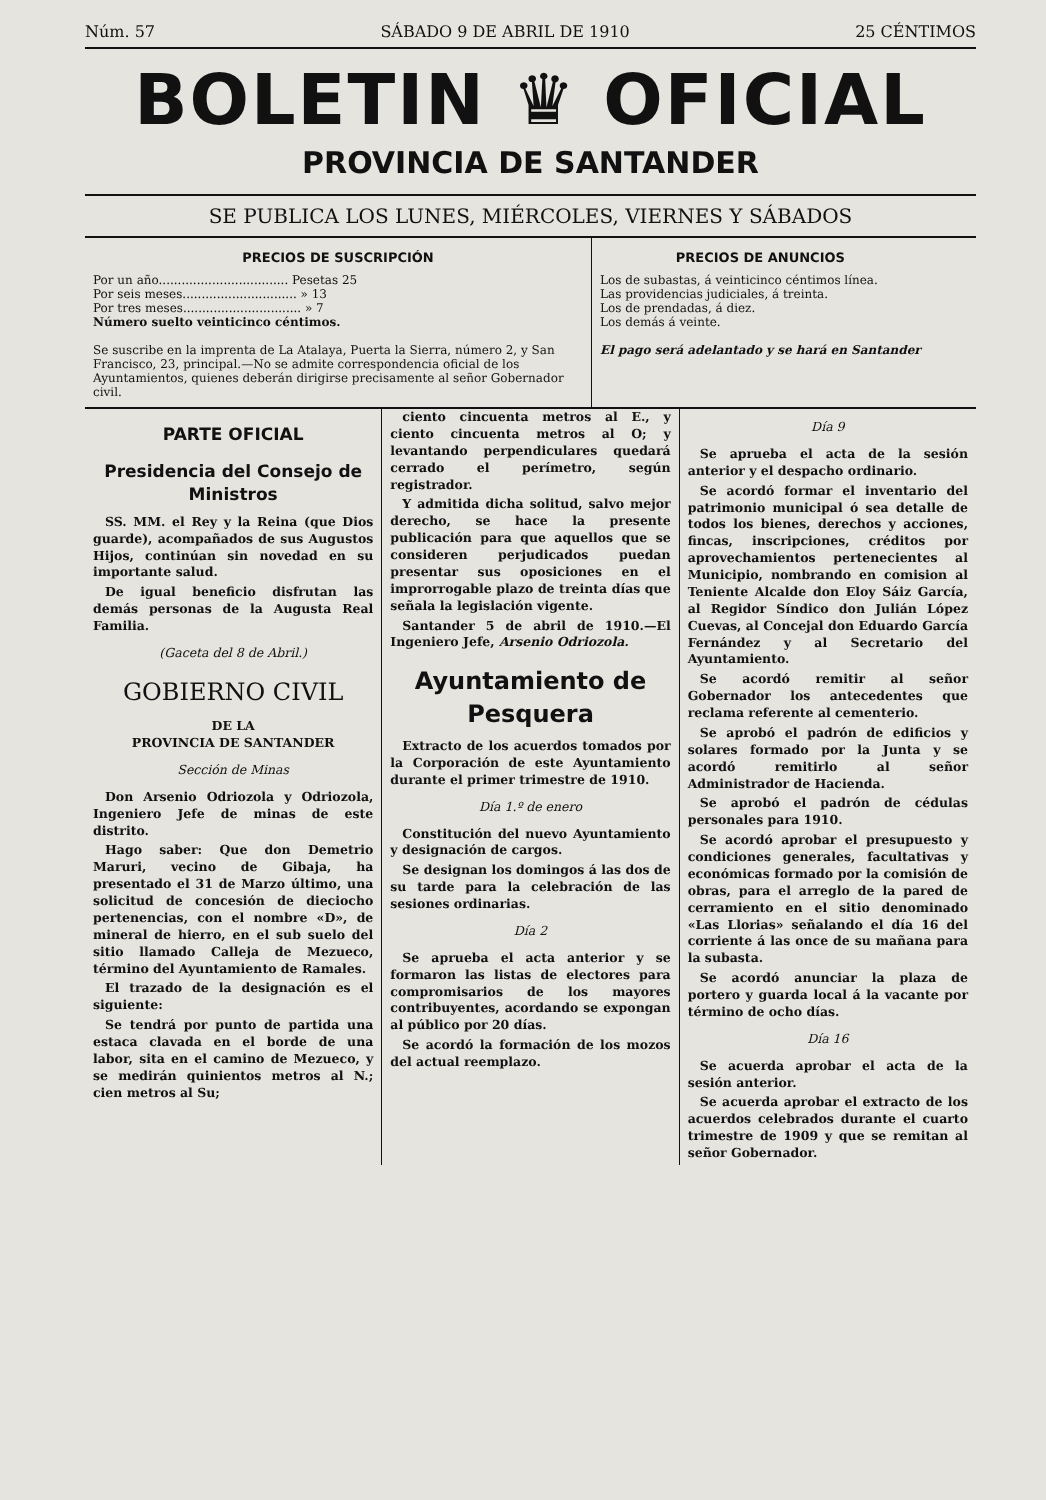Núm. 57 SÁBADO 9 DE ABRIL DE 1910 25 CÉNTIMOS
BOLETIN ♛ OFICIAL
PROVINCIA DE SANTANDER
SE PUBLICA LOS LUNES, MIÉRCOLES, VIERNES Y SÁBADOS
PRECIOS DE SUSCRIPCIÓN
Por un año.................................. Pesetas 25
Por seis meses.............................. » 13
Por tres meses............................... » 7
Número suelto veinticinco céntimos.
Se suscribe en la imprenta de La Atalaya, Puerta la Sierra, número 2, y San Francisco, 23, principal.—No se admite correspondencia oficial de los Ayuntamientos, quienes deberán dirigirse precisamente al señor Gobernador civil.
PRECIOS DE ANUNCIOS
Los de subastas, á veinticinco céntimos línea.
Las providencias judiciales, á treinta.
Los de prendadas, á diez.
Los demás á veinte.
El pago será adelantado y se hará en Santander
PARTE OFICIAL
Presidencia del Consejo de Ministros
SS. MM. el Rey y la Reina (que Dios guarde), acompañados de sus Augustos Hijos, continúan sin novedad en su importante salud.
De igual beneficio disfrutan las demás personas de la Augusta Real Familia.
(Gaceta del 8 de Abril.)
GOBIERNO CIVIL
DE LA
PROVINCIA DE SANTANDER
Sección de Minas
Don Arsenio Odriozola y Odriozola, Ingeniero Jefe de minas de este distrito.
Hago saber: Que don Demetrio Maruri, vecino de Gibaja, ha presentado el 31 de Marzo último, una solicitud de concesión de dieciocho pertenencias, con el nombre «D», de mineral de hierro, en el sub suelo del sitio llamado Calleja de Mezueco, término del Ayuntamiento de Ramales.
El trazado de la designación es el siguiente:
Se tendrá por punto de partida una estaca clavada en el borde de una labor, sita en el camino de Mezueco, y se medirán quinientos metros al N.; cien metros al Su;
ciento cincuenta metros al E., y ciento cincuenta metros al O; y levantando perpendiculares quedará cerrado el perímetro, según registrador.
Y admitida dicha solitud, salvo mejor derecho, se hace la presente publicación para que aquellos que se consideren perjudicados puedan presentar sus oposiciones en el improrrogable plazo de treinta días que señala la legislación vigente.
Santander 5 de abril de 1910.—El Ingeniero Jefe, Arsenio Odriozola.
Ayuntamiento de Pesquera
Extracto de los acuerdos tomados por la Corporación de este Ayuntamiento durante el primer trimestre de 1910.
Día 1.º de enero
Constitución del nuevo Ayuntamiento y designación de cargos.
Se designan los domingos á las dos de su tarde para la celebración de las sesiones ordinarias.
Día 2
Se aprueba el acta anterior y se formaron las listas de electores para compromisarios de los mayores contribuyentes, acordando se expongan al público por 20 días.
Se acordó la formación de los mozos del actual reemplazo.
Día 9
Se aprueba el acta de la sesión anterior y el despacho ordinario.
Se acordó formar el inventario del patrimonio municipal ó sea detalle de todos los bienes, derechos y acciones, fincas, inscripciones, créditos por aprovechamientos pertenecientes al Municipio, nombrando en comision al Teniente Alcalde don Eloy Sáiz García, al Regidor Síndico don Julián López Cuevas, al Concejal don Eduardo García Fernández y al Secretario del Ayuntamiento.
Se acordó remitir al señor Gobernador los antecedentes que reclama referente al cementerio.
Se aprobó el padrón de edificios y solares formado por la Junta y se acordó remitirlo al señor Administrador de Hacienda.
Se aprobó el padrón de cédulas personales para 1910.
Se acordó aprobar el presupuesto y condiciones generales, facultativas y económicas formado por la comisión de obras, para el arreglo de la pared de cerramiento en el sitio denominado «Las Llorias» señalando el día 16 del corriente á las once de su mañana para la subasta.
Se acordó anunciar la plaza de portero y guarda local á la vacante por término de ocho días.
Día 16
Se acuerda aprobar el acta de la sesión anterior.
Se acuerda aprobar el extracto de los acuerdos celebrados durante el cuarto trimestre de 1909 y que se remitan al señor Gobernador.